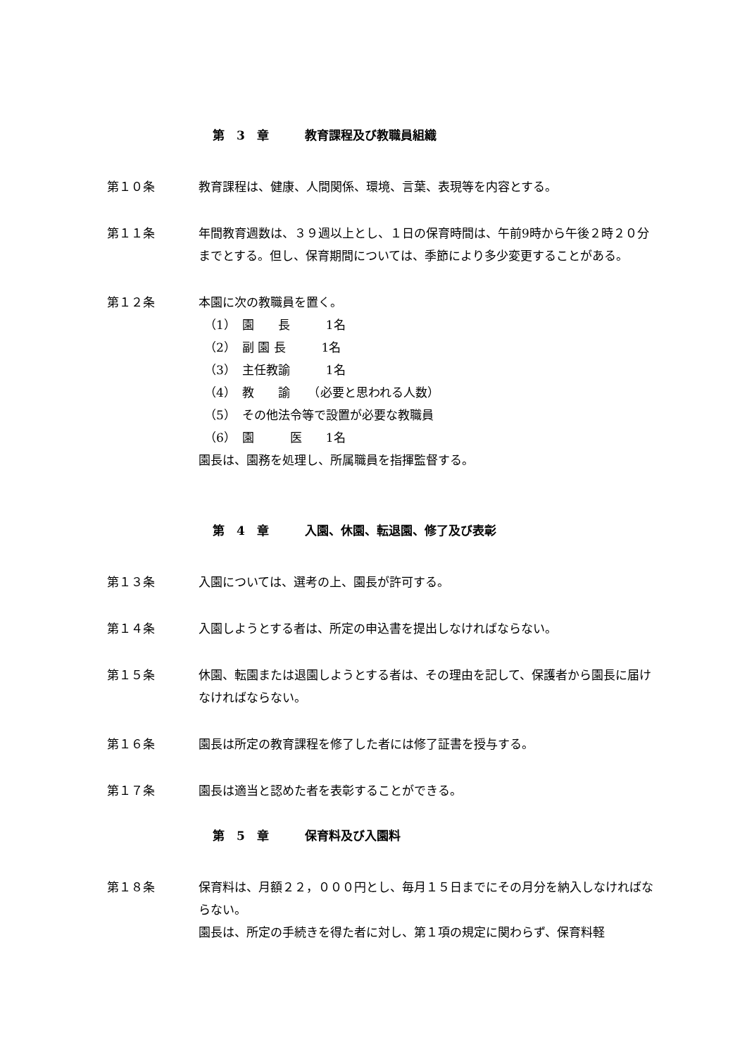第　3　章　　　教育課程及び教職員組織
第１０条 教育課程は、健康、人間関係、環境、言葉、表現等を内容とする。
第１１条 年間教育週数は、３９週以上とし、１日の保育時間は、午前9時から午後２時２０分までとする。但し、保育期間については、季節により多少変更することがある。
第１２条 本園に次の教職員を置く。
（1）　園　　長　　　1名
（2）　副 園 長　　　1名
（3）　主任教諭　　　1名
（4）　教　　諭　　（必要と思われる人数）
（5）　その他法令等で設置が必要な教職員
（6）　園　　　医　　1名
園長は、園務を処理し、所属職員を指揮監督する。
第　4　章　　　入園、休園、転退園、修了及び表彰
第１３条 入園については、選考の上、園長が許可する。
第１４条 入園しようとする者は、所定の申込書を提出しなければならない。
第１５条 休園、転園または退園しようとする者は、その理由を記して、保護者から園長に届けなければならない。
第１６条 園長は所定の教育課程を修了した者には修了証書を授与する。
第１７条 園長は適当と認めた者を表彰することができる。
第　5　章　　　保育料及び入園料
第１８条 保育料は、月額２２，０００円とし、毎月１５日までにその月分を納入しなければならない。
園長は、所定の手続きを得た者に対し、第１項の規定に関わらず、保育料軽